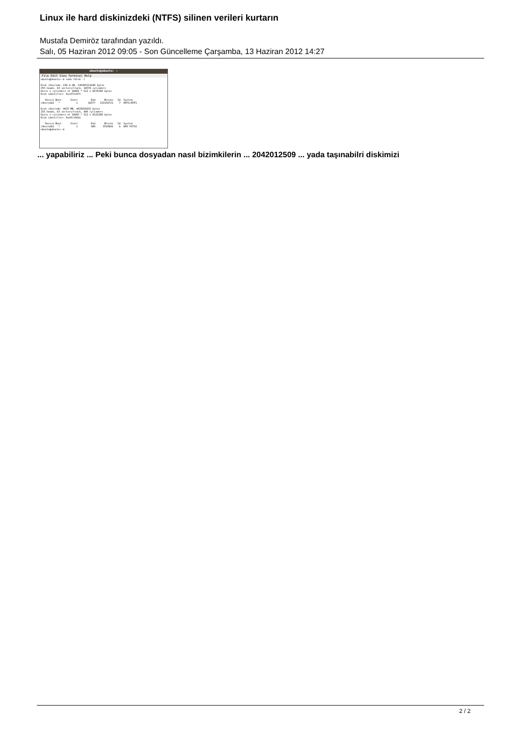Linux ile hard diskinizdeki (NTFS) silinen verileri kurtarın
Mustafa Demiröz tarafından yazıldı.
Salı, 05 Haziran 2012 09:05 - Son Güncelleme Çarşamba, 13 Haziran 2012 14:27
ubuntu@ubuntu: ~
File Edit View Terminal Help
ubuntu@ubuntu:~$ sudo fdisk -l

Disk /dev/sda: 136.4 GB, 136365211648 bytes
255 heads, 63 sectors/track, 16578 cylinders
Units = cylinders of 16065 * 512 = 8225280 bytes
Disk identifier: 0xc071c071

   Device Boot      Start         End      Blocks   Id  System
/dev/sda1   *           1       16577   133154721    7  HPFS/NTFS

Disk /dev/sdb: 4025 MB, 4025810432 bytes
255 heads, 63 sectors/track, 489 cylinders
Units = cylinders of 16065 * 512 = 8225280 bytes
Disk identifier: 0xe9c136a1

   Device Boot      Start         End      Blocks   Id  System
/dev/sdb1   *           1         488     3919841    b  W95 FAT32
ubuntu@ubuntu:~$
... yapabiliriz ... Peki bunca dosyadan nasıl bizimkilerin ... 2042012509 ... yada taşınabilri diskimizi
2 / 2